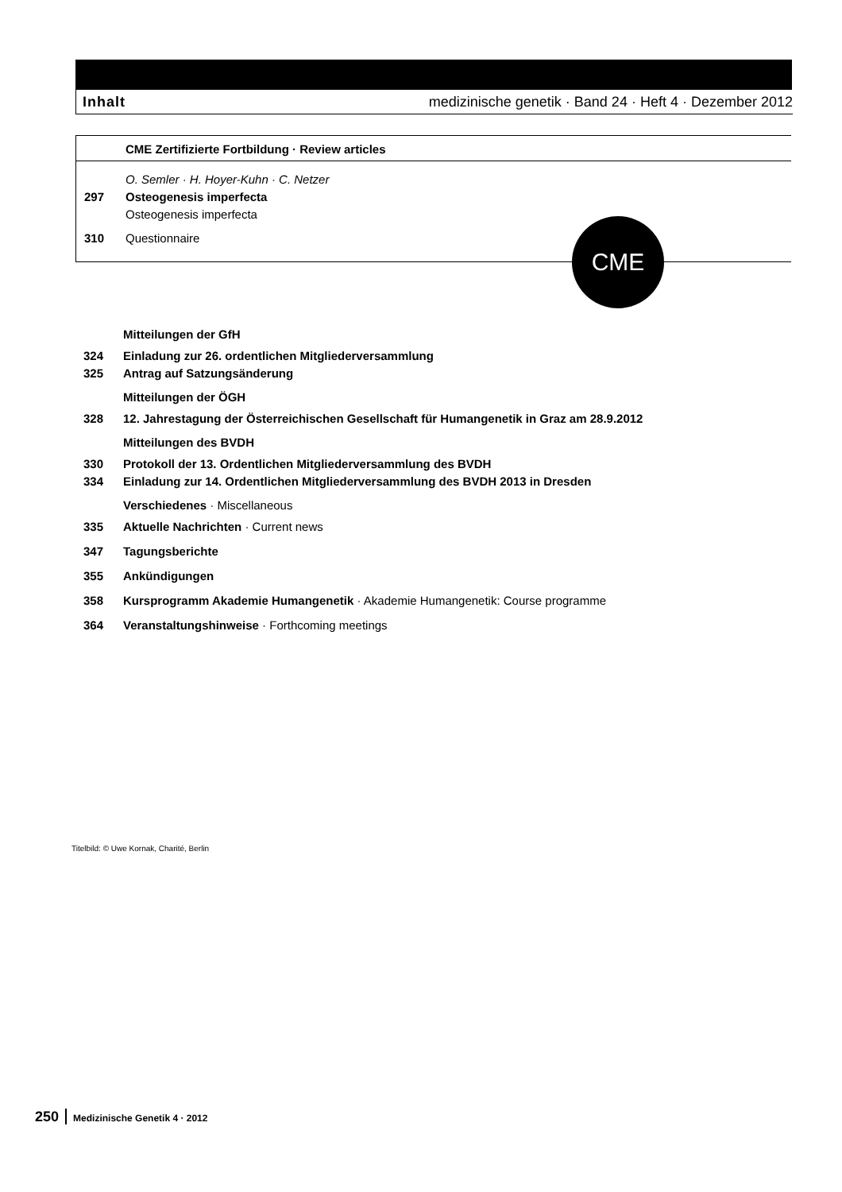Inhalt medizinische genetik · Band 24 · Heft 4 · Dezember 2012
CME Zertifizierte Fortbildung · Review articles
O. Semler · H. Hoyer-Kuhn · C. Netzer
297 Osteogenesis imperfecta
Osteogenesis imperfecta
310 Questionnaire
CME
Mitteilungen der GfH
324 Einladung zur 26. ordentlichen Mitgliederversammlung
325 Antrag auf Satzungsänderung
Mitteilungen der ÖGH
328 12. Jahrestagung der Österreichischen Gesellschaft für Humangenetik in Graz am 28.9.2012
Mitteilungen des BVDH
330 Protokoll der 13. Ordentlichen Mitgliederversammlung des BVDH
334 Einladung zur 14. Ordentlichen Mitgliederversammlung des BVDH 2013 in Dresden
Verschiedenes · Miscellaneous
335 Aktuelle Nachrichten · Current news
347 Tagungsberichte
355 Ankündigungen
358 Kursprogramm Akademie Humangenetik · Akademie Humangenetik: Course programme
364 Veranstaltungshinweise · Forthcoming meetings
Titelbild: © Uwe Kornak, Charité, Berlin
250 Medizinische Genetik 4 · 2012